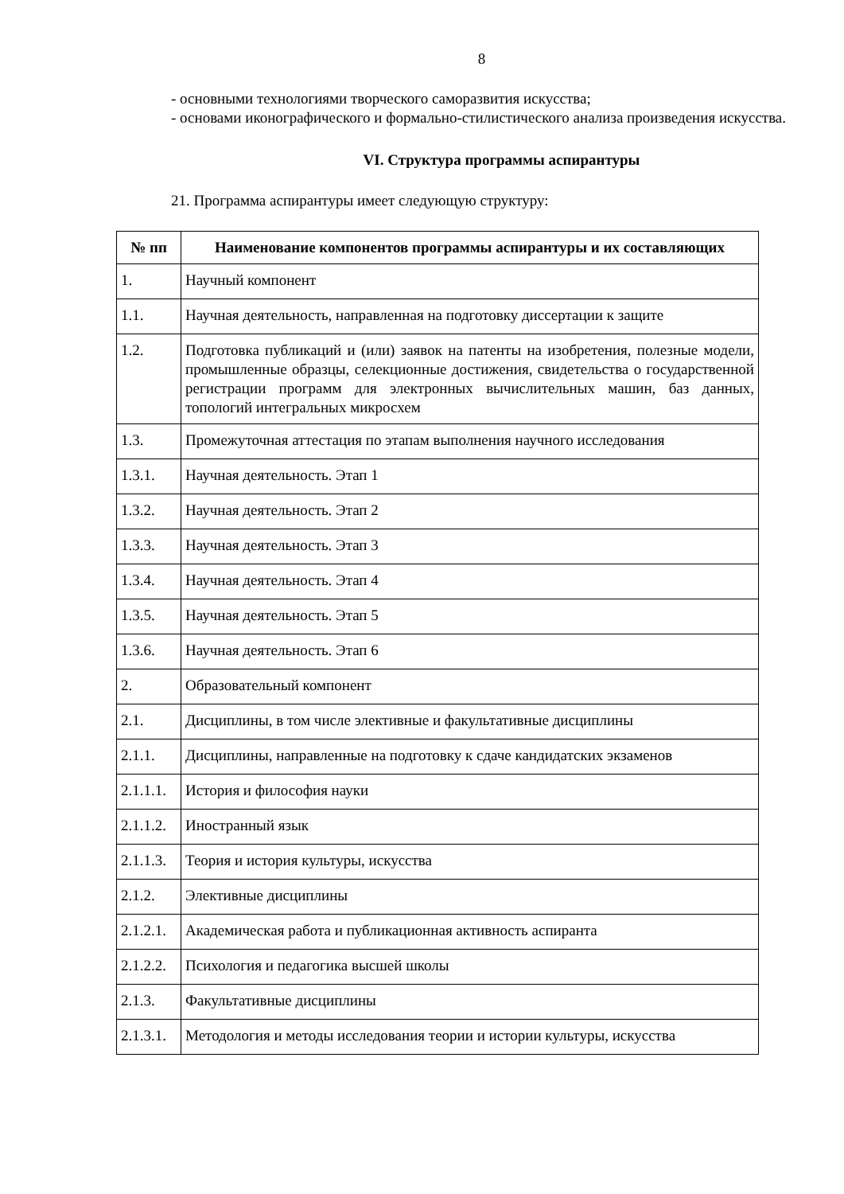8
- основными технологиями творческого саморазвития искусства;
- основами иконографического и формально-стилистического анализа произведения искусства.
VI. Структура программы аспирантуры
21. Программа аспирантуры имеет следующую структуру:
| № пп | Наименование компонентов программы аспирантуры и их составляющих |
| --- | --- |
| 1. | Научный компонент |
| 1.1. | Научная деятельность, направленная на подготовку диссертации к защите |
| 1.2. | Подготовка публикаций и (или) заявок на патенты на изобретения, полезные модели, промышленные образцы, селекционные достижения, свидетельства о государственной регистрации программ для электронных вычислительных машин, баз данных, топологий интегральных микросхем |
| 1.3. | Промежуточная аттестация по этапам выполнения научного исследования |
| 1.3.1. | Научная деятельность. Этап 1 |
| 1.3.2. | Научная деятельность. Этап 2 |
| 1.3.3. | Научная деятельность. Этап 3 |
| 1.3.4. | Научная деятельность. Этап 4 |
| 1.3.5. | Научная деятельность. Этап 5 |
| 1.3.6. | Научная деятельность. Этап 6 |
| 2. | Образовательный компонент |
| 2.1. | Дисциплины, в том числе элективные и факультативные дисциплины |
| 2.1.1. | Дисциплины, направленные на подготовку к сдаче кандидатских экзаменов |
| 2.1.1.1. | История и философия науки |
| 2.1.1.2. | Иностранный язык |
| 2.1.1.3. | Теория и история культуры, искусства |
| 2.1.2. | Элективные дисциплины |
| 2.1.2.1. | Академическая работа и публикационная активность аспиранта |
| 2.1.2.2. | Психология и педагогика высшей школы |
| 2.1.3. | Факультативные дисциплины |
| 2.1.3.1. | Методология и методы исследования теории и истории культуры, искусства |